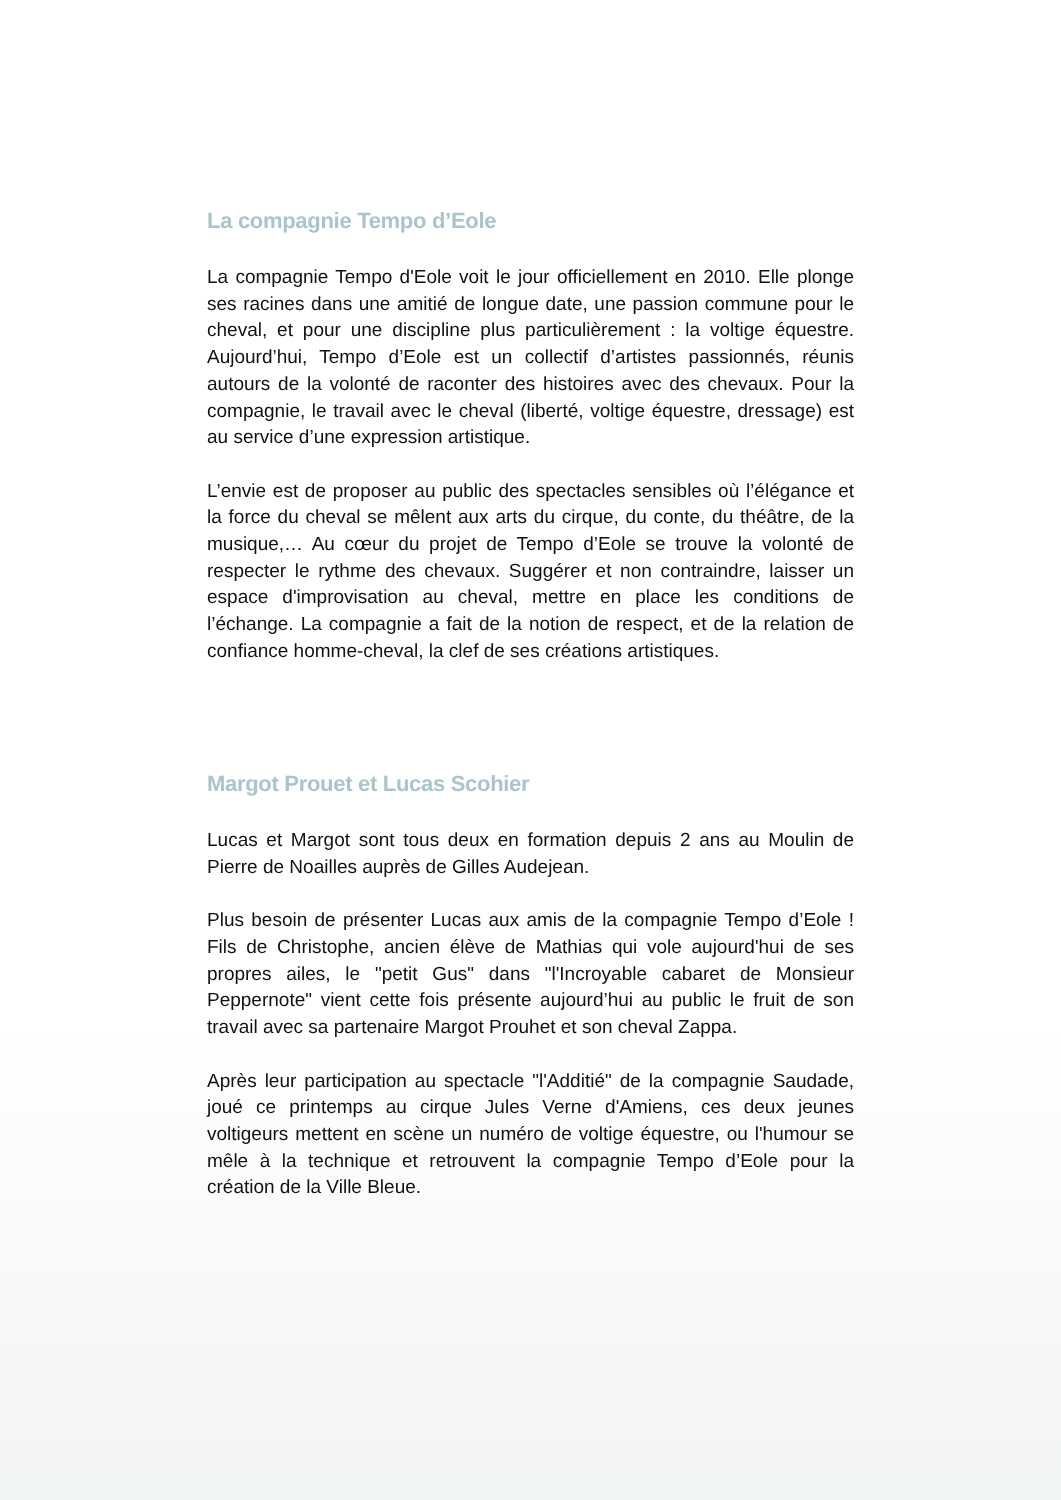La compagnie Tempo d’Eole
La compagnie Tempo d'Eole voit le jour officiellement en 2010. Elle plonge ses racines dans une amitié de longue date, une passion commune pour le cheval, et pour une discipline plus particulièrement : la voltige équestre. Aujourd’hui, Tempo d’Eole est un collectif d’artistes passionnés, réunis autours de la volonté de raconter des histoires avec des chevaux. Pour la compagnie, le travail avec le cheval (liberté, voltige équestre, dressage) est au service d’une expression artistique.
L’envie est de proposer au public des spectacles sensibles où l’élégance et la force du cheval se mêlent aux arts du cirque, du conte, du théâtre, de la musique,… Au cœur du projet de Tempo d’Eole se trouve la volonté de respecter le rythme des chevaux. Suggérer et non contraindre, laisser un espace d'improvisation au cheval, mettre en place les conditions de l’échange. La compagnie a fait de la notion de respect, et de la relation de confiance homme-cheval, la clef de ses créations artistiques.
Margot Prouet et Lucas Scohier
Lucas et Margot sont tous deux en formation depuis 2 ans au Moulin de Pierre de Noailles auprès de Gilles Audejean.
Plus besoin de présenter Lucas aux amis de la compagnie Tempo d’Eole ! Fils de Christophe, ancien élève de Mathias qui vole aujourd'hui de ses propres ailes, le "petit Gus" dans "l'Incroyable cabaret de Monsieur Peppernote" vient cette fois présente aujourd’hui au public le fruit de son travail avec sa partenaire Margot Prouhet et son cheval Zappa.
Après leur participation au spectacle "l'Additié" de la compagnie Saudade, joué ce printemps au cirque Jules Verne d'Amiens, ces deux jeunes voltigeurs mettent en scène un numéro de voltige équestre, ou l'humour se mêle à la technique et retrouvent la compagnie Tempo d’Eole pour la création de la Ville Bleue.